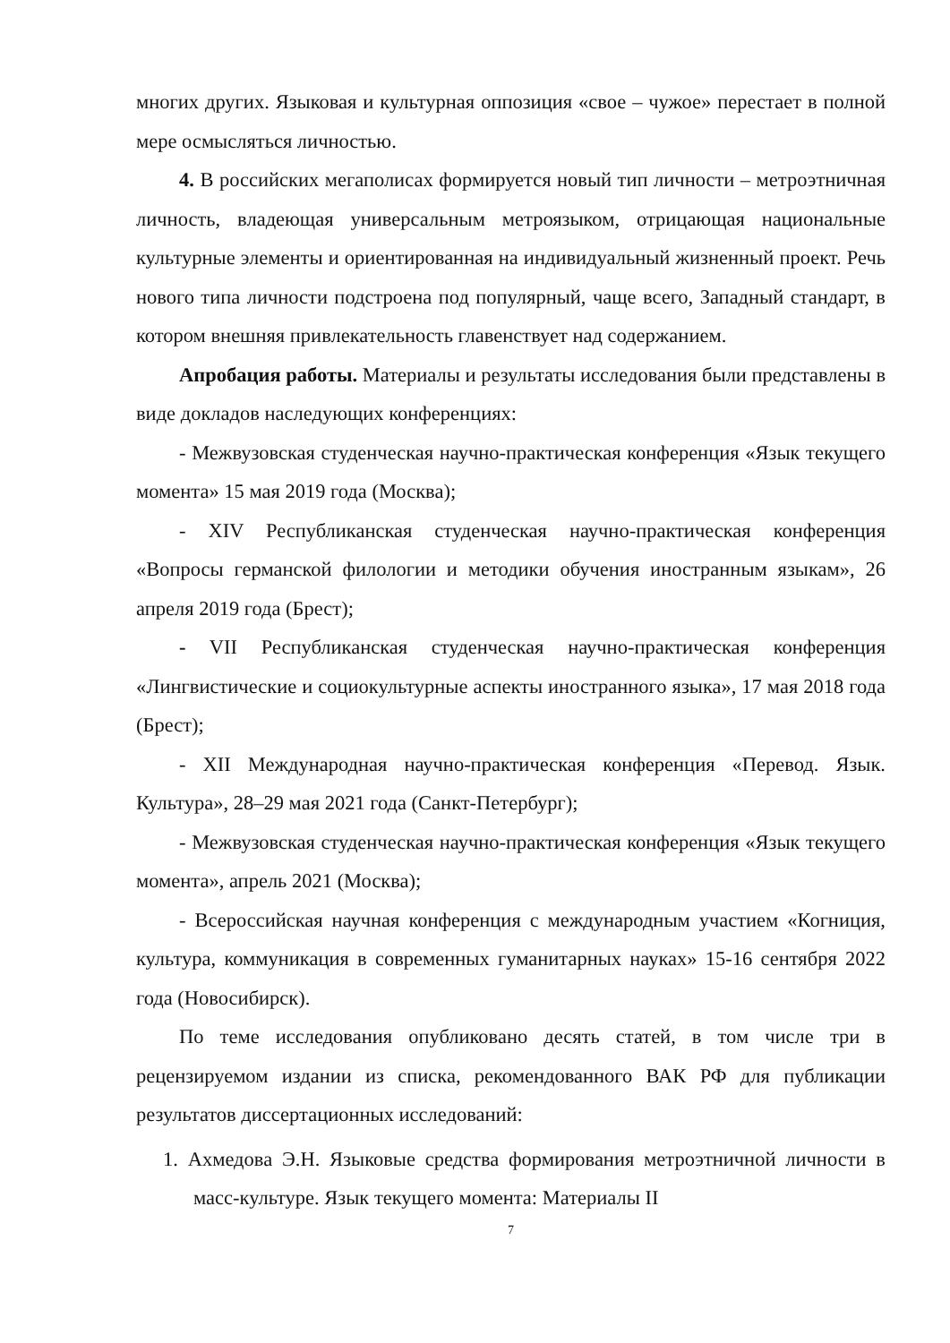многих других. Языковая и культурная оппозиция «свое – чужое» перестает в полной мере осмысляться личностью.
4. В российских мегаполисах формируется новый тип личности – метроэтничная личность, владеющая универсальным метроязыком, отрицающая национальные культурные элементы и ориентированная на индивидуальный жизненный проект. Речь нового типа личности подстроена под популярный, чаще всего, Западный стандарт, в котором внешняя привлекательность главенствует над содержанием.
Апробация работы. Материалы и результаты исследования были представлены в виде докладов наследующих конференциях:
- Межвузовская студенческая научно-практическая конференция «Язык текущего момента» 15 мая 2019 года (Москва);
- XIV Республиканская студенческая научно-практическая конференция «Вопросы германской филологии и методики обучения иностранным языкам», 26 апреля 2019 года (Брест);
- VII Республиканская студенческая научно-практическая конференция «Лингвистические и социокультурные аспекты иностранного языка», 17 мая 2018 года (Брест);
- XII Международная научно-практическая конференция «Перевод. Язык. Культура», 28–29 мая 2021 года (Санкт-Петербург);
- Межвузовская студенческая научно-практическая конференция «Язык текущего момента», апрель 2021 (Москва);
- Всероссийская научная конференция с международным участием «Когниция, культура, коммуникация в современных гуманитарных науках» 15-16 сентября 2022 года (Новосибирск).
По теме исследования опубликовано десять статей, в том числе три в рецензируемом издании из списка, рекомендованного ВАК РФ для публикации результатов диссертационных исследований:
1. Ахмедова Э.Н. Языковые средства формирования метроэтничной личности в масс-культуре. Язык текущего момента: Материалы II
7